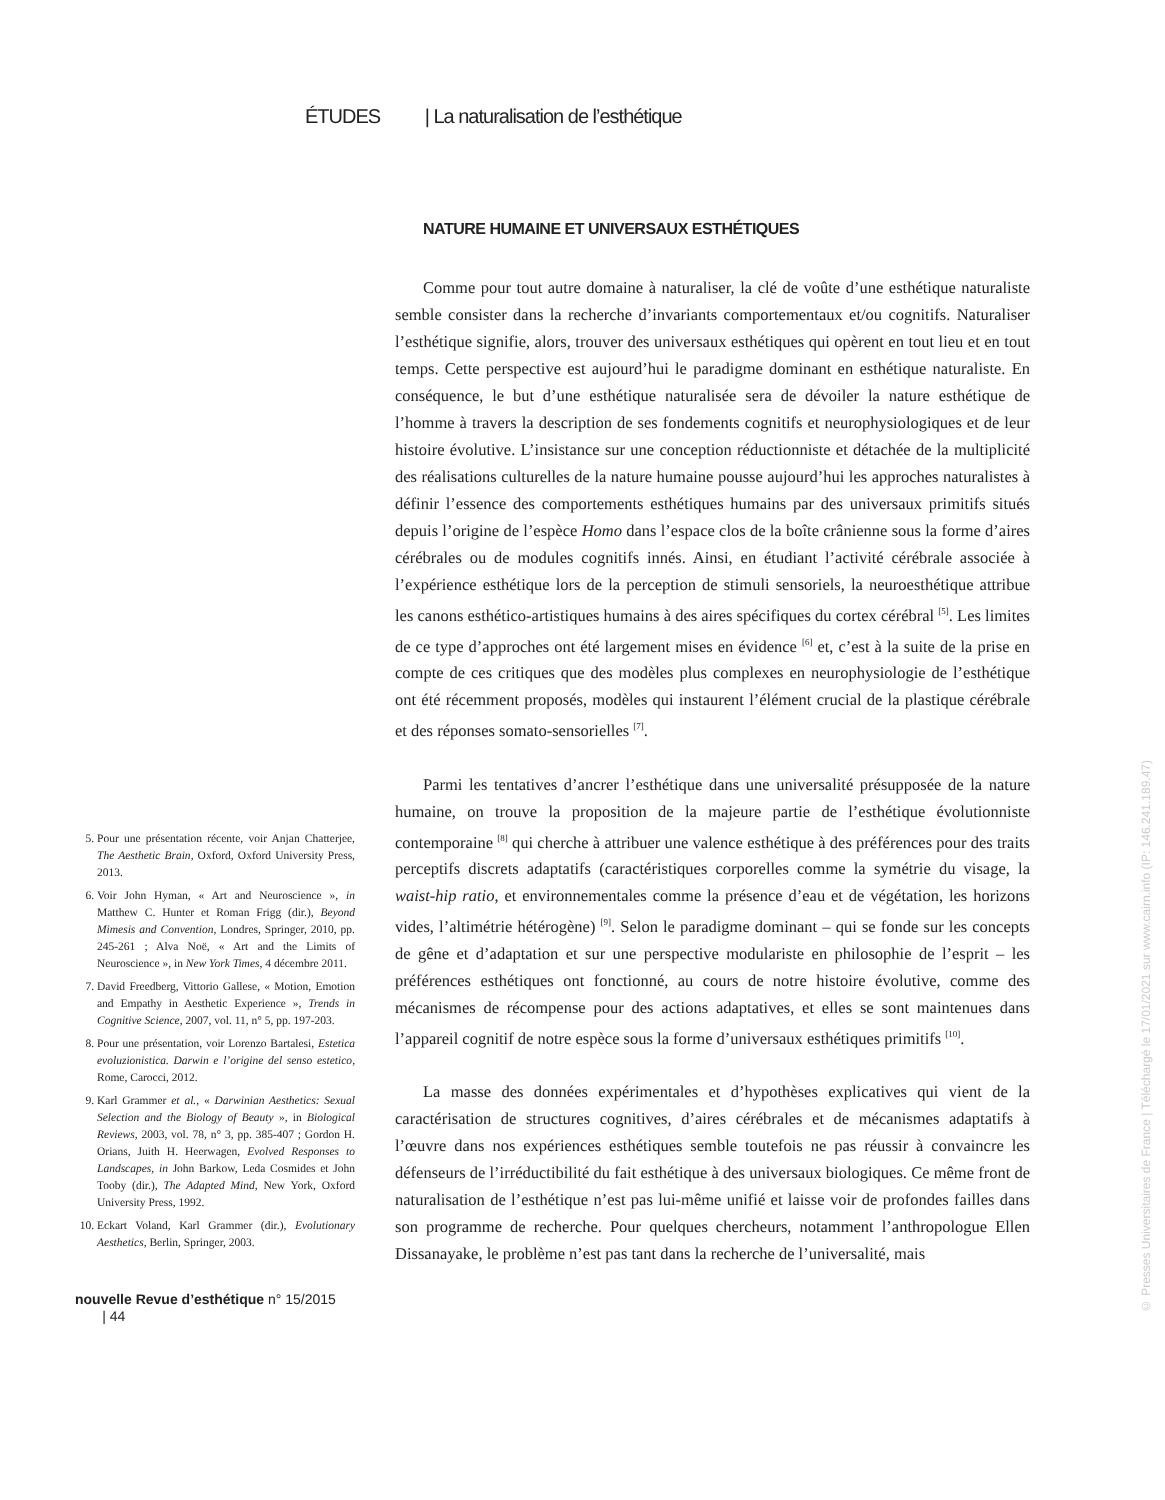ÉTUDES | La naturalisation de l’esthétique
5. Pour une présentation récente, voir Anjan Chatterjee, The Aesthetic Brain, Oxford, Oxford University Press, 2013.
6. Voir John Hyman, « Art and Neuroscience », in Matthew C. Hunter et Roman Frigg (dir.), Beyond Mimesis and Convention, Londres, Springer, 2010, pp. 245-261 ; Alva Noë, « Art and the Limits of Neuroscience », in New York Times, 4 décembre 2011.
7. David Freedberg, Vittorio Gallese, « Motion, Emotion and Empathy in Aesthetic Experience », Trends in Cognitive Science, 2007, vol. 11, n° 5, pp. 197-203.
8. Pour une présentation, voir Lorenzo Bartalesi, Estetica evoluzionistica. Darwin e l’origine del senso estetico, Rome, Carocci, 2012.
9. Karl Grammer et al., « Darwinian Aesthetics: Sexual Selection and the Biology of Beauty », in Biological Reviews, 2003, vol. 78, n° 3, pp. 385-407 ; Gordon H. Orians, Juith H. Heerwagen, Evolved Responses to Landscapes, in John Barkow, Leda Cosmides et John Tooby (dir.), The Adapted Mind, New York, Oxford University Press, 1992.
10. Eckart Voland, Karl Grammer (dir.), Evolutionary Aesthetics, Berlin, Springer, 2003.
nouvelle Revue d’esthétique n° 15/2015 | 44
NATURE HUMAINE ET UNIVERSAUX ESTHÉTIQUES
Comme pour tout autre domaine à naturaliser, la clé de voûte d’une esthétique naturaliste semble consister dans la recherche d’invariants comportementaux et/ou cognitifs. Naturaliser l’esthétique signifie, alors, trouver des universaux esthétiques qui opèrent en tout lieu et en tout temps. Cette perspective est aujourd’hui le paradigme dominant en esthétique naturaliste. En conséquence, le but d’une esthétique naturalisée sera de dévoiler la nature esthétique de l’homme à travers la description de ses fondements cognitifs et neurophysiologiques et de leur histoire évolutive. L’insistance sur une conception réductionniste et détachée de la multiplicité des réalisations culturelles de la nature humaine pousse aujourd’hui les approches naturalistes à définir l’essence des comportements esthétiques humains par des universaux primitifs situés depuis l’origine de l’espèce Homo dans l’espace clos de la boîte crânienne sous la forme d’aires cérébrales ou de modules cognitifs innés. Ainsi, en étudiant l’activité cérébrale associée à l’expérience esthétique lors de la perception de stimuli sensoriels, la neuroesthétique attribue les canons esthético-artistiques humains à des aires spécifiques du cortex cérébral <sup>[5]</sup>. Les limites de ce type d’approches ont été largement mises en évidence <sup>[6]</sup> et, c’est à la suite de la prise en compte de ces critiques que des modèles plus complexes en neurophysiologie de l’esthétique ont été récemment proposés, modèles qui instaurent l’élément crucial de la plastique cérébrale et des réponses somato-sensorielles <sup>[7]</sup>.
Parmi les tentatives d’ancrer l’esthétique dans une universalité présupposée de la nature humaine, on trouve la proposition de la majeure partie de l’esthétique évolutionniste contemporaine <sup>[8]</sup> qui cherche à attribuer une valence esthétique à des préférences pour des traits perceptifs discrets adaptatifs (caractéristiques corporelles comme la symétrie du visage, la waist-hip ratio, et environnementales comme la présence d’eau et de végétation, les horizons vides, l’altimétrie hétérogène) <sup>[9]</sup>. Selon le paradigme dominant – qui se fonde sur les concepts de gêne et d’adaptation et sur une perspective modulariste en philosophie de l’esprit – les préférences esthétiques ont fonctionné, au cours de notre histoire évolutive, comme des mécanismes de récompense pour des actions adaptatives, et elles se sont maintenues dans l’appareil cognitif de notre espèce sous la forme d’universaux esthétiques primitifs <sup>[10]</sup>.
La masse des données expérimentales et d’hypothèses explicatives qui vient de la caractérisation de structures cognitives, d’aires cérébrales et de mécanismes adaptatifs à l’œuvre dans nos expériences esthétiques semble toutefois ne pas réussir à convaincre les défenseurs de l’irréductibilité du fait esthétique à des universaux biologiques. Ce même front de naturalisation de l’esthétique n’est pas lui-même unifié et laisse voir de profondes failles dans son programme de recherche. Pour quelques chercheurs, notamment l’anthropologue Ellen Dissanayake, le problème n’est pas tant dans la recherche de l’universalité, mais
© Presses Universitaires de France | Téléchargé le 17/01/2021 sur www.cairn.info (IP: 146.241.189.47)